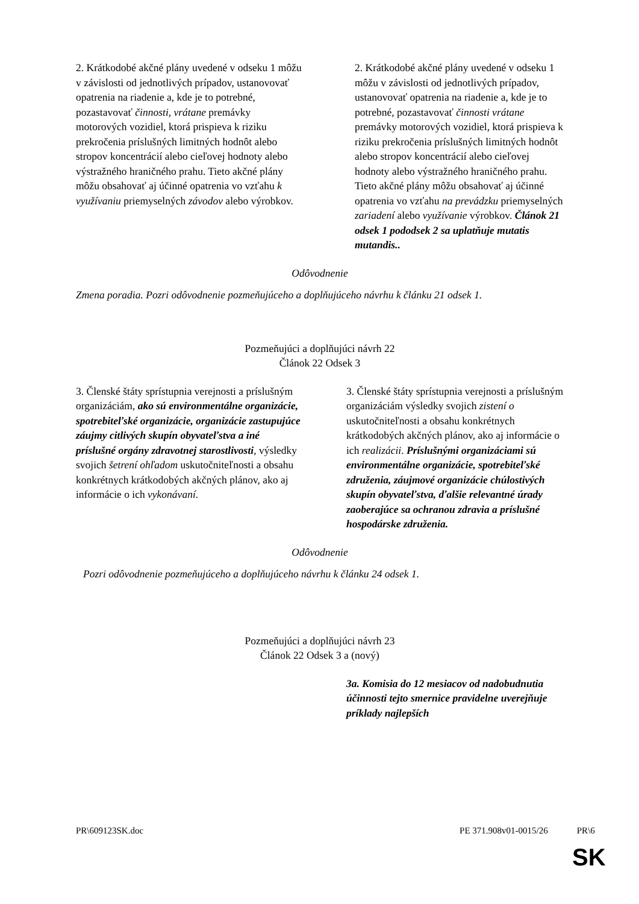| 2. Krátkodobé akčné plány uvedené v odseku 1 môžu v závislosti od jednotlivých prípadov, ustanovovať opatrenia na riadenie a, kde je to potrebné, pozastavovať činnosti, vrátane premávky motorových vozidiel, ktorá prispieva k riziku prekročenia príslušných limitných hodnôt alebo stropov koncentrácií alebo cieľovej hodnoty alebo výstražného hraničného prahu. Tieto akčné plány môžu obsahovať aj účinné opatrenia vo vzťahu k využívaniu priemyselných závodov alebo výrobkov. | 2. Krátkodobé akčné plány uvedené v odseku 1 môžu v závislosti od jednotlivých prípadov, ustanovovať opatrenia na riadenie a, kde je to potrebné, pozastavovať činnosti vrátane premávky motorových vozidiel, ktorá prispieva k riziku prekročenia príslušných limitných hodnôt alebo stropov koncentrácií alebo cieľovej hodnoty alebo výstražného hraničného prahu. Tieto akčné plány môžu obsahovať aj účinné opatrenia vo vzťahu na prevádzku priemyselných zariadení alebo využívanie výrobkov. Článok 21 odsek 1 pododsek 2 sa uplatňuje mutatis mutandis.. |
Odôvodnenie
Zmena poradia. Pozri odôvodnenie pozmeňujúceho a doplňujúceho návrhu k článku 21 odsek 1.
Pozmeňujúci a doplňujúci návrh 22
Článok 22 Odsek 3
| 3. Členské štáty sprístupnia verejnosti a príslušným organizáciám, ako sú environmentálne organizácie, spotrebiteľské organizácie, organizácie zastupujúce záujmy citlivých skupín obyvateľstva a iné príslušné orgány zdravotnej starostlivosti , výsledky svojich šetrení ohľadom uskutočniteľnosti a obsahu konkrétnych krátkodobých akčných plánov, ako aj informácie o ich vykonávaní . | 3. Členské štáty sprístupnia verejnosti a príslušným organizáciám výsledky svojich zistení o uskutočniteľnosti a obsahu konkrétnych krátkodobých akčných plánov, ako aj informácie o ich realizácii . Príslušnými organizáciami sú environmentálne organizácie, spotrebiteľské združenia, záujmové organizácie chúlostivých skupín obyvateľstva, ďalšie relevantné úrady zaoberajúce sa ochranou zdravia a príslušné hospodárske združenia. |
Odôvodnenie
Pozri odôvodnenie pozmeňujúceho a doplňujúceho návrhu k článku 24 odsek 1.
Pozmeňujúci a doplňujúci návrh 23
Článok 22 Odsek 3 a (nový)
| | 3a. Komisia do 12 mesiacov od nadobudnutia účinnosti tejto smernice pravidelne uverejňuje príklady najlepších |
PR\609123SK.doc PE 371.908v01-0015/26 PR\6
SK